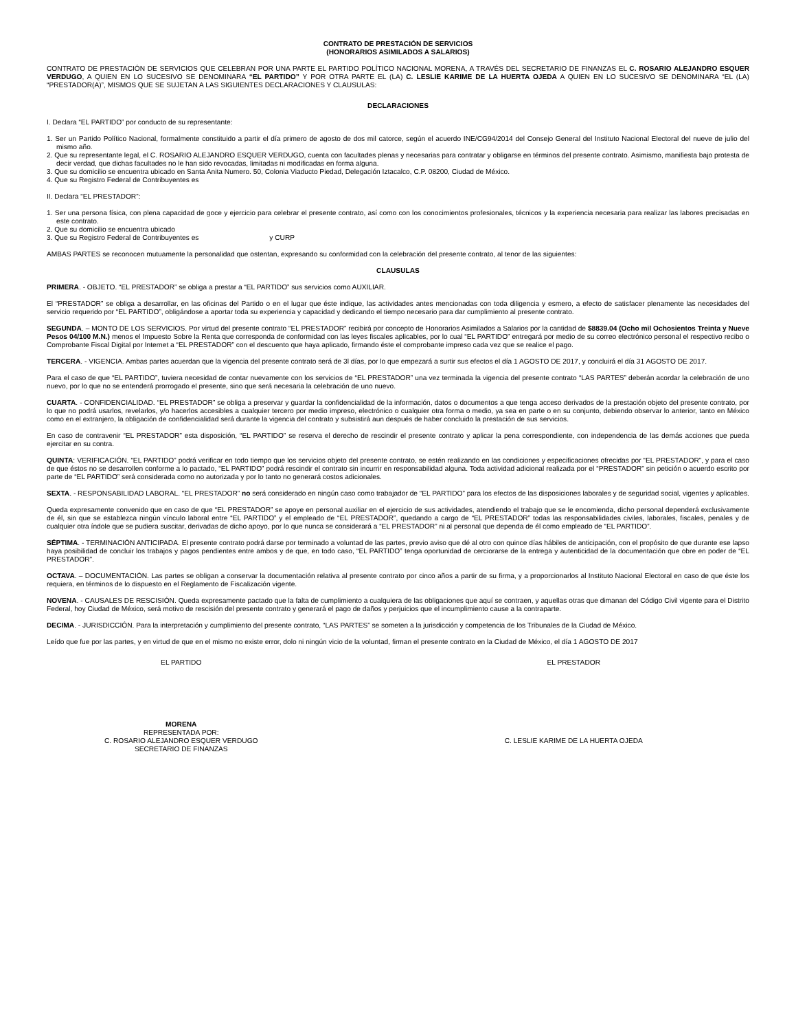CONTRATO DE PRESTACIÓN DE SERVICIOS
(HONORARIOS ASIMILADOS A SALARIOS)
CONTRATO DE PRESTACIÓN DE SERVICIOS QUE CELEBRAN POR UNA PARTE EL PARTIDO POLÍTICO NACIONAL MORENA, A TRAVÉS DEL SECRETARIO DE FINANZAS EL C. ROSARIO ALEJANDRO ESQUER VERDUGO, A QUIEN EN LO SUCESIVO SE DENOMINARA “EL PARTIDO” Y POR OTRA PARTE EL (LA) C. LESLIE KARIME DE LA HUERTA OJEDA A QUIEN EN LO SUCESIVO SE DENOMINARA “EL (LA) “PRESTADOR(A)”, MISMOS QUE SE SUJETAN A LAS SIGUIENTES DECLARACIONES Y CLAUSULAS:
DECLARACIONES
I. Declara “EL PARTIDO” por conducto de su representante:
1. Ser un Partido Político Nacional, formalmente constituido a partir el día primero de agosto de dos mil catorce, según el acuerdo INE/CG94/2014 del Consejo General del Instituto Nacional Electoral del nueve de julio del mismo año.
2. Que su representante legal, el C. ROSARIO ALEJANDRO ESQUER VERDUGO, cuenta con facultades plenas y necesarias para contratar y obligarse en términos del presente contrato. Asimismo, manifiesta bajo protesta de decir verdad, que dichas facultades no le han sido revocadas, limitadas ni modificadas en forma alguna.
3. Que su domicilio se encuentra ubicado en Santa Anita Numero. 50, Colonia Viaducto Piedad, Delegación Iztacalco, C.P. 08200, Ciudad de México.
4. Que su Registro Federal de Contribuyentes es
II. Declara “EL PRESTADOR”:
1. Ser una persona física, con plena capacidad de goce y ejercicio para celebrar el presente contrato, así como con los conocimientos profesionales, técnicos y la experiencia necesaria para realizar las labores precisadas en este contrato.
2. Que su domicilio se encuentra ubicado
3. Que su Registro Federal de Contribuyentes es y CURP
AMBAS PARTES se reconocen mutuamente la personalidad que ostentan, expresando su conformidad con la celebración del presente contrato, al tenor de las siguientes:
CLAUSULAS
PRIMERA. - OBJETO. “EL PRESTADOR” se obliga a prestar a “EL PARTIDO” sus servicios como AUXILIAR.
El “PRESTADOR” se obliga a desarrollar, en las oficinas del Partido o en el lugar que éste indique, las actividades antes mencionadas con toda diligencia y esmero, a efecto de satisfacer plenamente las necesidades del servicio requerido por “EL PARTIDO”, obligándose a aportar toda su experiencia y capacidad y dedicando el tiempo necesario para dar cumplimiento al presente contrato.
SEGUNDA. – MONTO DE LOS SERVICIOS. Por virtud del presente contrato “EL PRESTADOR” recibirá por concepto de Honorarios Asimilados a Salarios por la cantidad de $8839.04 (Ocho mil Ochosientos Treinta y Nueve Pesos 04/100 M.N.) menos el Impuesto Sobre la Renta que corresponda de conformidad con las leyes fiscales aplicables, por lo cual “EL PARTIDO” entregará por medio de su correo electrónico personal el respectivo recibo o Comprobante Fiscal Digital por Internet a “EL PRESTADOR” con el descuento que haya aplicado, firmando éste el comprobante impreso cada vez que se realice el pago.
TERCERA. - VIGENCIA. Ambas partes acuerdan que la vigencia del presente contrato será de 3l días, por lo que empezará a surtir sus efectos el día 1 AGOSTO DE 2017, y concluirá el día 31 AGOSTO DE 2017.
Para el caso de que “EL PARTIDO”, tuviera necesidad de contar nuevamente con los servicios de “EL PRESTADOR” una vez terminada la vigencia del presente contrato “LAS PARTES” deberán acordar la celebración de uno nuevo, por lo que no se entenderá prorrogado el presente, sino que será necesaria la celebración de uno nuevo.
CUARTA. - CONFIDENCIALIDAD. “EL PRESTADOR” se obliga a preservar y guardar la confidencialidad de la información, datos o documentos a que tenga acceso derivados de la prestación objeto del presente contrato, por lo que no podrá usarlos, revelarlos, y/o hacerlos accesibles a cualquier tercero por medio impreso, electrónico o cualquier otra forma o medio, ya sea en parte o en su conjunto, debiendo observar lo anterior, tanto en México como en el extranjero, la obligación de confidencialidad será durante la vigencia del contrato y subsistirá aun después de haber concluido la prestación de sus servicios.
En caso de contravenir “EL PRESTADOR” esta disposición, “EL PARTIDO” se reserva el derecho de rescindir el presente contrato y aplicar la pena correspondiente, con independencia de las demás acciones que pueda ejercitar en su contra.
QUINTA: VERIFICACIÓN. “EL PARTIDO” podrá verificar en todo tiempo que los servicios objeto del presente contrato, se estén realizando en las condiciones y especificaciones ofrecidas por “EL PRESTADOR”, y para el caso de que éstos no se desarrollen conforme a lo pactado, “EL PARTIDO” podrá rescindir el contrato sin incurrir en responsabilidad alguna. Toda actividad adicional realizada por el “PRESTADOR” sin petición o acuerdo escrito por parte de “EL PARTIDO” será considerada como no autorizada y por lo tanto no generará costos adicionales.
SEXTA. - RESPONSABILIDAD LABORAL. “EL PRESTADOR” no será considerado en ningún caso como trabajador de “EL PARTIDO” para los efectos de las disposiciones laborales y de seguridad social, vigentes y aplicables.
Queda expresamente convenido que en caso de que “EL PRESTADOR” se apoye en personal auxiliar en el ejercicio de sus actividades, atendiendo el trabajo que se le encomienda, dicho personal dependerá exclusivamente de él, sin que se establezca ningún vínculo laboral entre “EL PARTIDO” y el empleado de “EL PRESTADOR”, quedando a cargo de “EL PRESTADOR” todas las responsabilidades civiles, laborales, fiscales, penales y de cualquier otra índole que se pudiera suscitar, derivadas de dicho apoyo, por lo que nunca se considerará a “EL PRESTADOR” ni al personal que dependa de él como empleado de “EL PARTIDO”.
SÉPTIMA. - TERMINACIÓN ANTICIPADA. El presente contrato podrá darse por terminado a voluntad de las partes, previo aviso que dé al otro con quince días hábiles de anticipación, con el propósito de que durante ese lapso haya posibilidad de concluir los trabajos y pagos pendientes entre ambos y de que, en todo caso, “EL PARTIDO” tenga oportunidad de cerciorarse de la entrega y autenticidad de la documentación que obre en poder de “EL PRESTADOR”.
OCTAVA. – DOCUMENTACIÓN. Las partes se obligan a conservar la documentación relativa al presente contrato por cinco años a partir de su firma, y a proporcionarlos al Instituto Nacional Electoral en caso de que éste los requiera, en términos de lo dispuesto en el Reglamento de Fiscalización vigente.
NOVENA. - CAUSALES DE RESCISIÓN. Queda expresamente pactado que la falta de cumplimiento a cualquiera de las obligaciones que aquí se contraen, y aquellas otras que dimanan del Código Civil vigente para el Distrito Federal, hoy Ciudad de México, será motivo de rescisión del presente contrato y generará el pago de daños y perjuicios que el incumplimiento cause a la contraparte.
DECIMA. - JURISDICCIÓN. Para la interpretación y cumplimiento del presente contrato, “LAS PARTES” se someten a la jurisdicción y competencia de los Tribunales de la Ciudad de México.
Leído que fue por las partes, y en virtud de que en el mismo no existe error, dolo ni ningún vicio de la voluntad, firman el presente contrato en la Ciudad de México, el día 1 AGOSTO DE 2017
EL PARTIDO EL PRESTADOR
MORENA
REPRESENTADA POR:
C. ROSARIO ALEJANDRO ESQUER VERDUGO
SECRETARIO DE FINANZAS
C. LESLIE KARIME DE LA HUERTA OJEDA